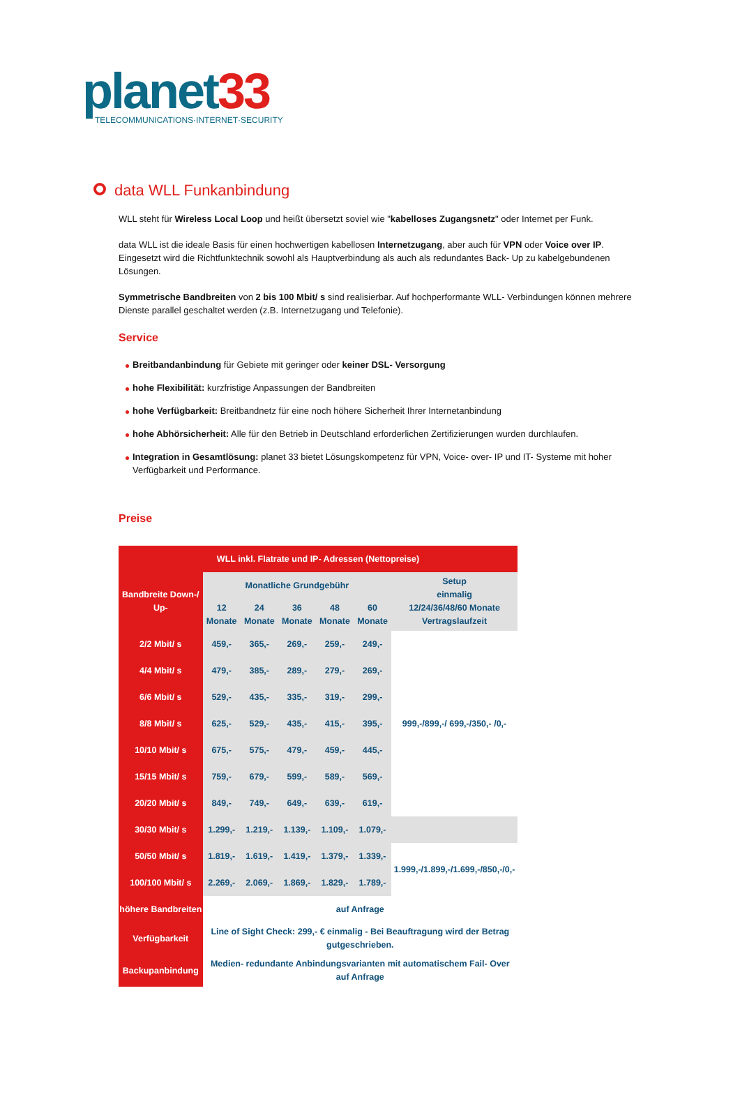planet33
TELECOMMUNICATIONS·INTERNET·SECURITY
data WLL Funkanbindung
WLL steht für Wireless Local Loop und heißt übersetzt soviel wie "kabelloses Zugangsnetz" oder Internet per Funk.
data WLL ist die ideale Basis für einen hochwertigen kabellosen Internetzugang, aber auch für VPN oder Voice over IP. Eingesetzt wird die Richtfunktechnik sowohl als Hauptverbindung als auch als redundantes Back- Up zu kabelgebundenen Lösungen.
Symmetrische Bandbreiten von 2 bis 100 Mbit/ s sind realisierbar. Auf hochperformante WLL- Verbindungen können mehrere Dienste parallel geschaltet werden (z.B. Internetzugang und Telefonie).
Service
Breitbandanbindung für Gebiete mit geringer oder keiner DSL- Versorgung
hohe Flexibilität: kurzfristige Anpassungen der Bandbreiten
hohe Verfügbarkeit: Breitbandnetz für eine noch höhere Sicherheit Ihrer Internetanbindung
hohe Abhörsicherheit: Alle für den Betrieb in Deutschland erforderlichen Zertifizierungen wurden durchlaufen.
Integration in Gesamtlösung: planet 33 bietet Lösungskompetenz für VPN, Voice- over- IP und IT- Systeme mit hoher Verfügbarkeit und Performance.
Preise
| WLL inkl. Flatrate und IP- Adressen (Nettopreise) | | | | | | |
| --- | --- | --- | --- | --- | --- | --- |
| Bandbreite Down-/ Up- | Monatliche Grundgebühr | | | | | Setup einmalig 12/24/36/48/60 Monate Vertragslaufzeit |
| | 12 Monate | 24 Monate | 36 Monate | 48 Monate | 60 Monate | |
| 2/2 Mbit/ s | 459,- | 365,- | 269,- | 259,- | 249,- | 999,-/899,-/ 699,-/350,- /0,- |
| 4/4 Mbit/ s | 479,- | 385,- | 289,- | 279,- | 269,- | |
| 6/6 Mbit/ s | 529,- | 435,- | 335,- | 319,- | 299,- | |
| 8/8 Mbit/ s | 625,- | 529,- | 435,- | 415,- | 395,- | |
| 10/10 Mbit/ s | 675,- | 575,- | 479,- | 459,- | 445,- | |
| 15/15 Mbit/ s | 759,- | 679,- | 599,- | 589,- | 569,- | |
| 20/20 Mbit/ s | 849,- | 749,- | 649,- | 639,- | 619,- | |
| 30/30 Mbit/ s | 1.299,- | 1.219,- | 1.139,- | 1.109,- | 1.079,- | |
| 50/50 Mbit/ s | 1.819,- | 1.619,- | 1.419,- | 1.379,- | 1.339,- | 1.999,-/1.899,-/1.699,-/850,-/0,- |
| 100/100 Mbit/ s | 2.269,- | 2.069,- | 1.869,- | 1.829,- | 1.789,- | |
| höhere Bandbreiten | auf Anfrage | | | | | |
| Verfügbarkeit | Line of Sight Check: 299,- € einmalig - Bei Beauftragung wird der Betrag gutgeschrieben. | | | | | |
| Backupanbindung | Medien- redundante Anbindungsvarianten mit automatischem Fail- Over auf Anfrage | | | | | |